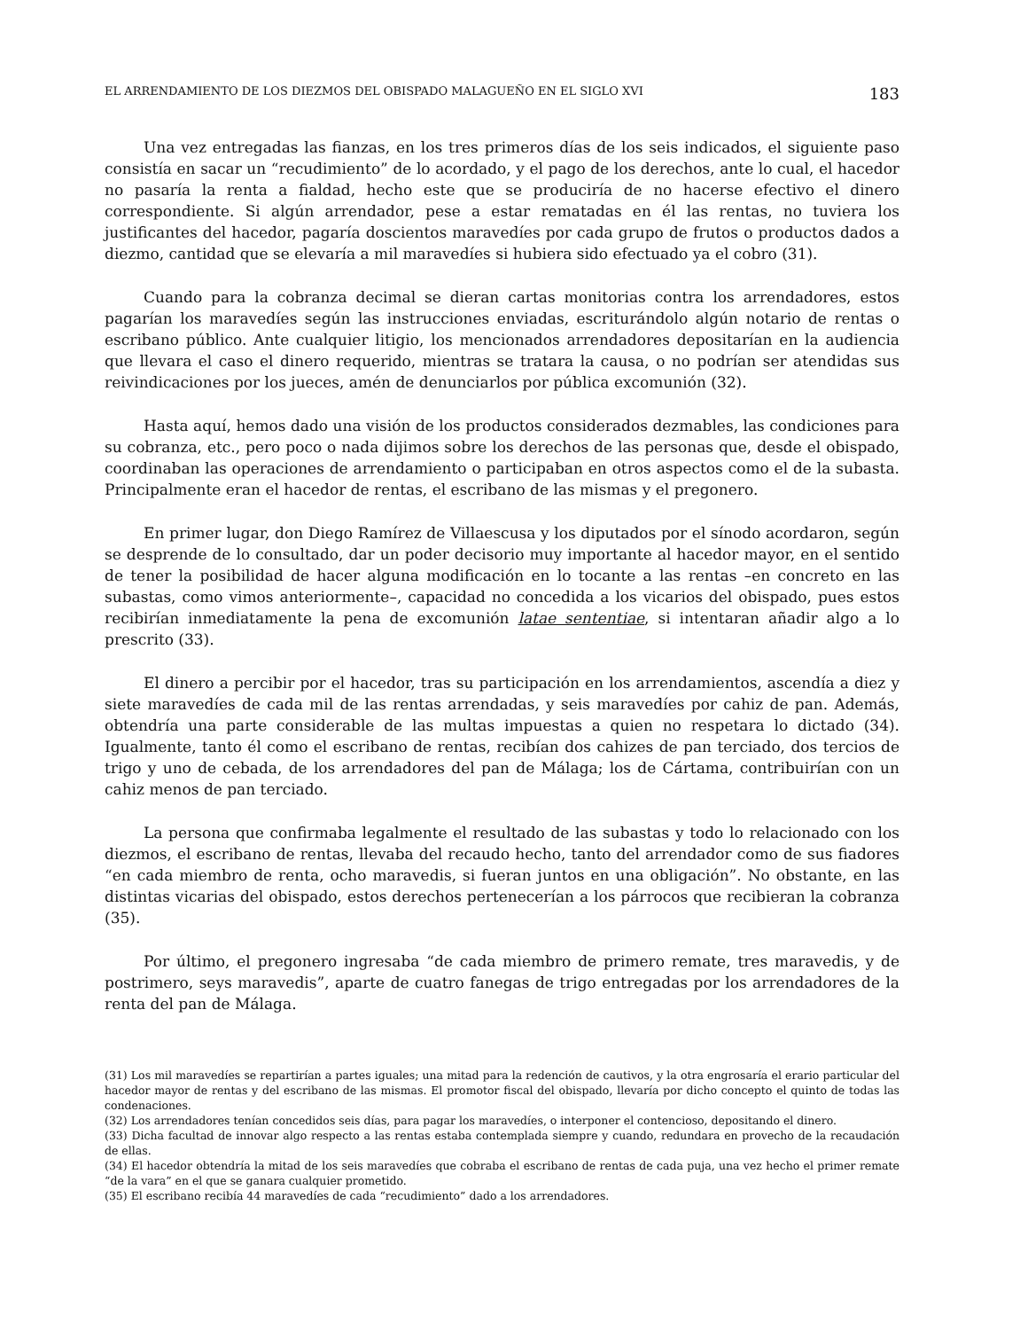EL ARRENDAMIENTO DE LOS DIEZMOS DEL OBISPADO MALAGUEÑO EN EL SIGLO XVI 183
Una vez entregadas las fianzas, en los tres primeros días de los seis indicados, el siguiente paso consistía en sacar un “recudimiento” de lo acordado, y el pago de los derechos, ante lo cual, el hacedor no pasaría la renta a fialdad, hecho este que se produciría de no hacerse efectivo el dinero correspondiente. Si algún arrendador, pese a estar rematadas en él las rentas, no tuviera los justificantes del hacedor, pagaría doscientos maravedíes por cada grupo de frutos o productos dados a diezmo, cantidad que se elevaría a mil maravedíes si hubiera sido efectuado ya el cobro (31).
Cuando para la cobranza decimal se dieran cartas monitorias contra los arrendadores, estos pagarían los maravedíes según las instrucciones enviadas, escriturándolo algún notario de rentas o escribano público. Ante cualquier litigio, los mencionados arrendadores depositarían en la audiencia que llevara el caso el dinero requerido, mientras se tratara la causa, o no podrían ser atendidas sus reivindicaciones por los jueces, amén de denunciarlos por pública excomunión (32).
Hasta aquí, hemos dado una visión de los productos considerados dezmables, las condiciones para su cobranza, etc., pero poco o nada dijimos sobre los derechos de las personas que, desde el obispado, coordinaban las operaciones de arrendamiento o participaban en otros aspectos como el de la subasta. Principalmente eran el hacedor de rentas, el escribano de las mismas y el pregonero.
En primer lugar, don Diego Ramírez de Villaescusa y los diputados por el sínodo acordaron, según se desprende de lo consultado, dar un poder decisorio muy importante al hacedor mayor, en el sentido de tener la posibilidad de hacer alguna modificación en lo tocante a las rentas –en concreto en las subastas, como vimos anteriormente–, capacidad no concedida a los vicarios del obispado, pues estos recibirían inmediatamente la pena de excomunión latae sententiae, si intentaran añadir algo a lo prescrito (33).
El dinero a percibir por el hacedor, tras su participación en los arrendamientos, ascendía a diez y siete maravedíes de cada mil de las rentas arrendadas, y seis maravedíes por cahiz de pan. Además, obtendría una parte considerable de las multas impuestas a quien no respetara lo dictado (34). Igualmente, tanto él como el escribano de rentas, recibían dos cahizes de pan terciado, dos tercios de trigo y uno de cebada, de los arrendadores del pan de Málaga; los de Cártama, contribuirían con un cahiz menos de pan terciado.
La persona que confirmaba legalmente el resultado de las subastas y todo lo relacionado con los diezmos, el escribano de rentas, llevaba del recaudo hecho, tanto del arrendador como de sus fiadores “en cada miembro de renta, ocho maravedis, si fueran juntos en una obligación”. No obstante, en las distintas vicarias del obispado, estos derechos pertenecerían a los párrocos que recibieran la cobranza (35).
Por último, el pregonero ingresaba “de cada miembro de primero remate, tres maravedis, y de postrimero, seys maravedis”, aparte de cuatro fanegas de trigo entregadas por los arrendadores de la renta del pan de Málaga.
(31) Los mil maravedíes se repartirían a partes iguales; una mitad para la redención de cautivos, y la otra engrosaría el erario particular del hacedor mayor de rentas y del escribano de las mismas. El promotor fiscal del obispado, llevaría por dicho concepto el quinto de todas las condenaciones.
(32) Los arrendadores tenían concedidos seis días, para pagar los maravedíes, o interponer el contencioso, depositando el dinero.
(33) Dicha facultad de innovar algo respecto a las rentas estaba contemplada siempre y cuando, redundara en provecho de la recaudación de ellas.
(34) El hacedor obtendría la mitad de los seis maravedíes que cobraba el escribano de rentas de cada puja, una vez hecho el primer remate “de la vara” en el que se ganara cualquier prometido.
(35) El escribano recibía 44 maravedíes de cada “recudimiento” dado a los arrendadores.